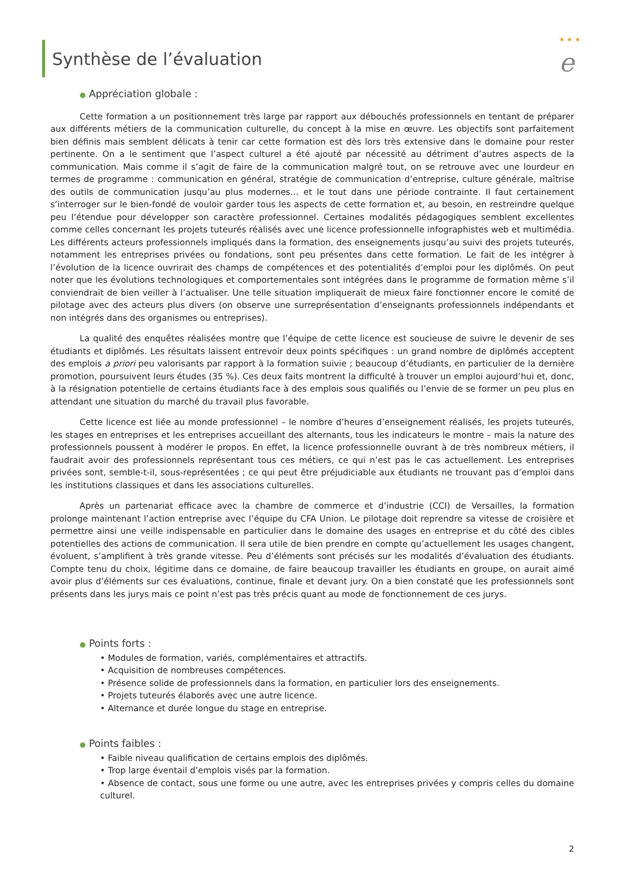★ ★ ★
e
Synthèse de l’évaluation
● Appréciation globale :
Cette formation a un positionnement très large par rapport aux débouchés professionnels en tentant de préparer aux différents métiers de la communication culturelle, du concept à la mise en œuvre. Les objectifs sont parfaitement bien définis mais semblent délicats à tenir car cette formation est dès lors très extensive dans le domaine pour rester pertinente. On a le sentiment que l’aspect culturel a été ajouté par nécessité au détriment d’autres aspects de la communication. Mais comme il s’agit de faire de la communication malgré tout, on se retrouve avec une lourdeur en termes de programme : communication en général, stratégie de communication d’entreprise, culture générale, maîtrise des outils de communication jusqu’au plus modernes… et le tout dans une période contrainte. Il faut certainement s’interroger sur le bien-fondé de vouloir garder tous les aspects de cette formation et, au besoin, en restreindre quelque peu l’étendue pour développer son caractère professionnel. Certaines modalités pédagogiques semblent excellentes comme celles concernant les projets tuteurés réalisés avec une licence professionnelle infographistes web et multimédia. Les différents acteurs professionnels impliqués dans la formation, des enseignements jusqu’au suivi des projets tuteurés, notamment les entreprises privées ou fondations, sont peu présentes dans cette formation. Le fait de les intégrer à l’évolution de la licence ouvrirait des champs de compétences et des potentialités d’emploi pour les diplômés. On peut noter que les évolutions technologiques et comportementales sont intégrées dans le programme de formation même s’il conviendrait de bien veiller à l’actualiser. Une telle situation impliquerait de mieux faire fonctionner encore le comité de pilotage avec des acteurs plus divers (on observe une surreprésentation d’enseignants professionnels indépendants et non intégrés dans des organismes ou entreprises).
La qualité des enquêtes réalisées montre que l’équipe de cette licence est soucieuse de suivre le devenir de ses étudiants et diplômés. Les résultats laissent entrevoir deux points spécifiques : un grand nombre de diplômés acceptent des emplois a priori peu valorisants par rapport à la formation suivie ; beaucoup d’étudiants, en particulier de la dernière promotion, poursuivent leurs études (35 %). Ces deux faits montrent la difficulté à trouver un emploi aujourd’hui et, donc, à la résignation potentielle de certains étudiants face à des emplois sous qualifiés ou l’envie de se former un peu plus en attendant une situation du marché du travail plus favorable.
Cette licence est liée au monde professionnel – le nombre d’heures d’enseignement réalisés, les projets tuteurés, les stages en entreprises et les entreprises accueillant des alternants, tous les indicateurs le montre – mais la nature des professionnels poussent à modérer le propos. En effet, la licence professionnelle ouvrant à de très nombreux métiers, il faudrait avoir des professionnels représentant tous ces métiers, ce qui n’est pas le cas actuellement. Les entreprises privées sont, semble-t-il, sous-représentées ; ce qui peut être préjudiciable aux étudiants ne trouvant pas d’emploi dans les institutions classiques et dans les associations culturelles.
Après un partenariat efficace avec la chambre de commerce et d’industrie (CCI) de Versailles, la formation prolonge maintenant l’action entreprise avec l’équipe du CFA Union. Le pilotage doit reprendre sa vitesse de croisière et permettre ainsi une veille indispensable en particulier dans le domaine des usages en entreprise et du côté des cibles potentielles des actions de communication. Il sera utile de bien prendre en compte qu’actuellement les usages changent, évoluent, s’amplifient à très grande vitesse. Peu d’éléments sont précisés sur les modalités d’évaluation des étudiants. Compte tenu du choix, légitime dans ce domaine, de faire beaucoup travailler les étudiants en groupe, on aurait aimé avoir plus d’éléments sur ces évaluations, continue, finale et devant jury. On a bien constaté que les professionnels sont présents dans les jurys mais ce point n’est pas très précis quant au mode de fonctionnement de ces jurys.
● Points forts :
• Modules de formation, variés, complémentaires et attractifs.
• Acquisition de nombreuses compétences.
• Présence solide de professionnels dans la formation, en particulier lors des enseignements.
• Projets tuteurés élaborés avec une autre licence.
• Alternance et durée longue du stage en entreprise.
● Points faibles :
• Faible niveau qualification de certains emplois des diplômés.
• Trop large éventail d’emplois visés par la formation.
• Absence de contact, sous une forme ou une autre, avec les entreprises privées y compris celles du domaine culturel.
2